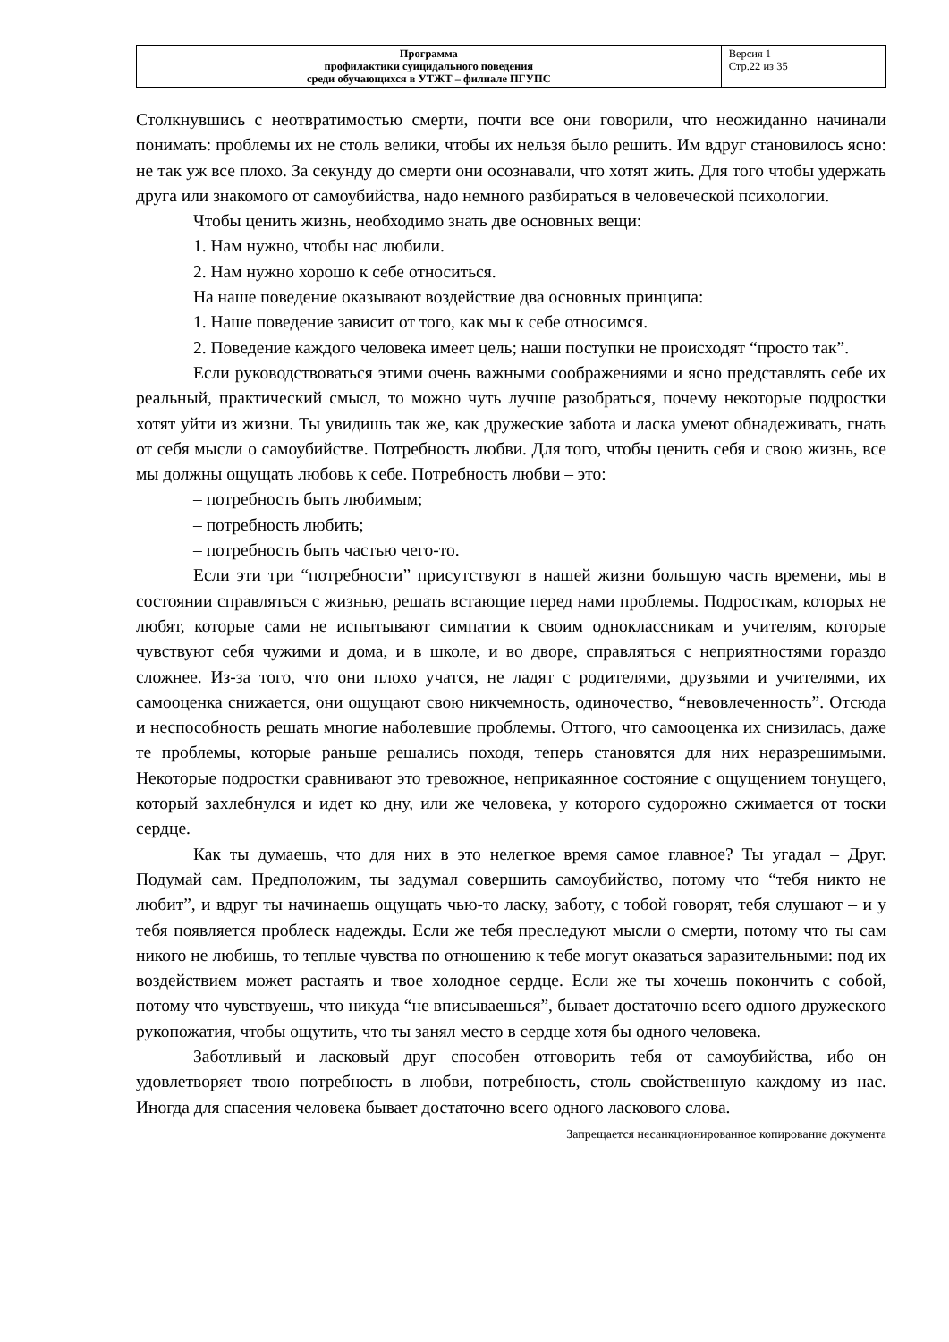| Программа профилактики суицидального поведения среди обучающихся в УТЖТ – филиале ПГУПС | Версия 1 Стр.22 из 35 |
Столкнувшись с неотвратимостью смерти, почти все они говорили, что неожиданно начинали понимать: проблемы их не столь велики, чтобы их нельзя было решить. Им вдруг становилось ясно: не так уж все плохо. За секунду до смерти они осознавали, что хотят жить. Для того чтобы удержать друга или знакомого от самоубийства, надо немного разбираться в человеческой психологии.
Чтобы ценить жизнь, необходимо знать две основных вещи:
1. Нам нужно, чтобы нас любили.
2. Нам нужно хорошо к себе относиться.
На наше поведение оказывают воздействие два основных принципа:
1. Наше поведение зависит от того, как мы к себе относимся.
2. Поведение каждого человека имеет цель; наши поступки не происходят “просто так”.
Если руководствоваться этими очень важными соображениями и ясно представлять себе их реальный, практический смысл, то можно чуть лучше разобраться, почему некоторые подростки хотят уйти из жизни. Ты увидишь так же, как дружеские забота и ласка умеют обнадеживать, гнать от себя мысли о самоубийстве. Потребность любви. Для того, чтобы ценить себя и свою жизнь, все мы должны ощущать любовь к себе. Потребность любви – это:
– потребность быть любимым;
– потребность любить;
– потребность быть частью чего-то.
Если эти три “потребности” присутствуют в нашей жизни большую часть времени, мы в состоянии справляться с жизнью, решать встающие перед нами проблемы. Подросткам, которых не любят, которые сами не испытывают симпатии к своим одноклассникам и учителям, которые чувствуют себя чужими и дома, и в школе, и во дворе, справляться с неприятностями гораздо сложнее. Из-за того, что они плохо учатся, не ладят с родителями, друзьями и учителями, их самооценка снижается, они ощущают свою никчемность, одиночество, “невовлеченность”. Отсюда и неспособность решать многие наболевшие проблемы. Оттого, что самооценка их снизилась, даже те проблемы, которые раньше решались походя, теперь становятся для них неразрешимыми. Некоторые подростки сравнивают это тревожное, неприкаянное состояние с ощущением тонущего, который захлебнулся и идет ко дну, или же человека, у которого судорожно сжимается от тоски сердце.
Как ты думаешь, что для них в это нелегкое время самое главное? Ты угадал – Друг. Подумай сам. Предположим, ты задумал совершить самоубийство, потому что “тебя никто не любит”, и вдруг ты начинаешь ощущать чью-то ласку, заботу, с тобой говорят, тебя слушают – и у тебя появляется проблеск надежды. Если же тебя преследуют мысли о смерти, потому что ты сам никого не любишь, то теплые чувства по отношению к тебе могут оказаться заразительными: под их воздействием может растаять и твое холодное сердце. Если же ты хочешь покончить с собой, потому что чувствуешь, что никуда “не вписываешься”, бывает достаточно всего одного дружеского рукопожатия, чтобы ощутить, что ты занял место в сердце хотя бы одного человека.
Заботливый и ласковый друг способен отговорить тебя от самоубийства, ибо он удовлетворяет твою потребность в любви, потребность, столь свойственную каждому из нас. Иногда для спасения человека бывает достаточно всего одного ласкового слова.
Запрещается несанкционированное копирование документа